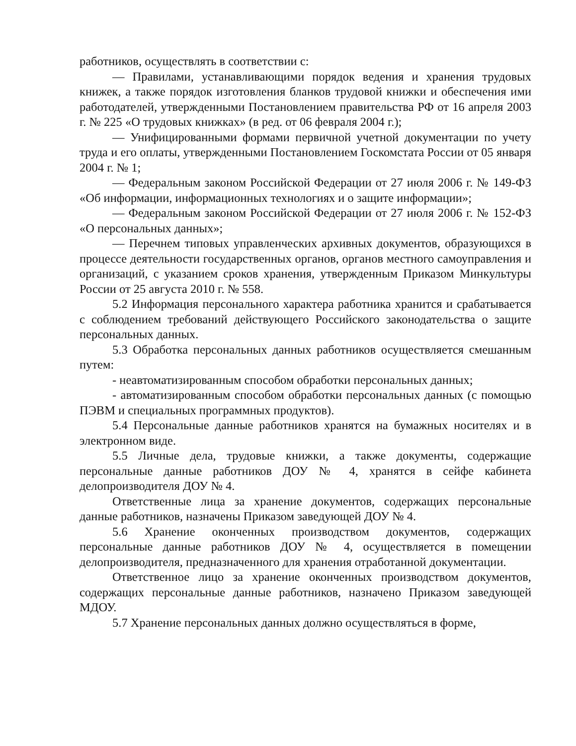работников, осуществлять в соответствии с:
— Правилами, устанавливающими порядок ведения и хранения трудовых книжек, а также порядок изготовления бланков трудовой книжки и обеспечения ими работодателей, утвержденными Постановлением правительства РФ от 16 апреля 2003 г. № 225 «О трудовых книжках» (в ред. от 06 февраля 2004 г.);
— Унифицированными формами первичной учетной документации по учету труда и его оплаты, утвержденными Постановлением Госкомстата России от 05 января 2004 г. № 1;
— Федеральным законом Российской Федерации от 27 июля 2006 г. № 149-ФЗ «Об информации, информационных технологиях и о защите информации»;
— Федеральным законом Российской Федерации от 27 июля 2006 г. № 152-ФЗ «О персональных данных»;
— Перечнем типовых управленческих архивных документов, образующихся в процессе деятельности государственных органов, органов местного самоуправления и организаций, с указанием сроков хранения, утвержденным Приказом Минкультуры России от 25 августа 2010 г. № 558.
5.2 Информация персонального характера работника хранится и срабатывается с соблюдением требований действующего Российского законодательства о защите персональных данных.
5.3 Обработка персональных данных работников осуществляется смешанным путем:
- неавтоматизированным способом обработки персональных данных;
- автоматизированным способом обработки персональных данных (с помощью ПЭВМ и специальных программных продуктов).
5.4 Персональные данные работников хранятся на бумажных носителях и в электронном виде.
5.5 Личные дела, трудовые книжки, а также документы, содержащие персональные данные работников ДОУ № 4, хранятся в сейфе кабинета делопроизводителя ДОУ № 4.
Ответственные лица за хранение документов, содержащих персональные данные работников, назначены Приказом заведующей ДОУ № 4.
5.6 Хранение оконченных производством документов, содержащих персональные данные работников ДОУ № 4, осуществляется в помещении делопроизводителя, предназначенного для хранения отработанной документации.
Ответственное лицо за хранение оконченных производством документов, содержащих персональные данные работников, назначено Приказом заведующей МДОУ.
5.7 Хранение персональных данных должно осуществляться в форме,